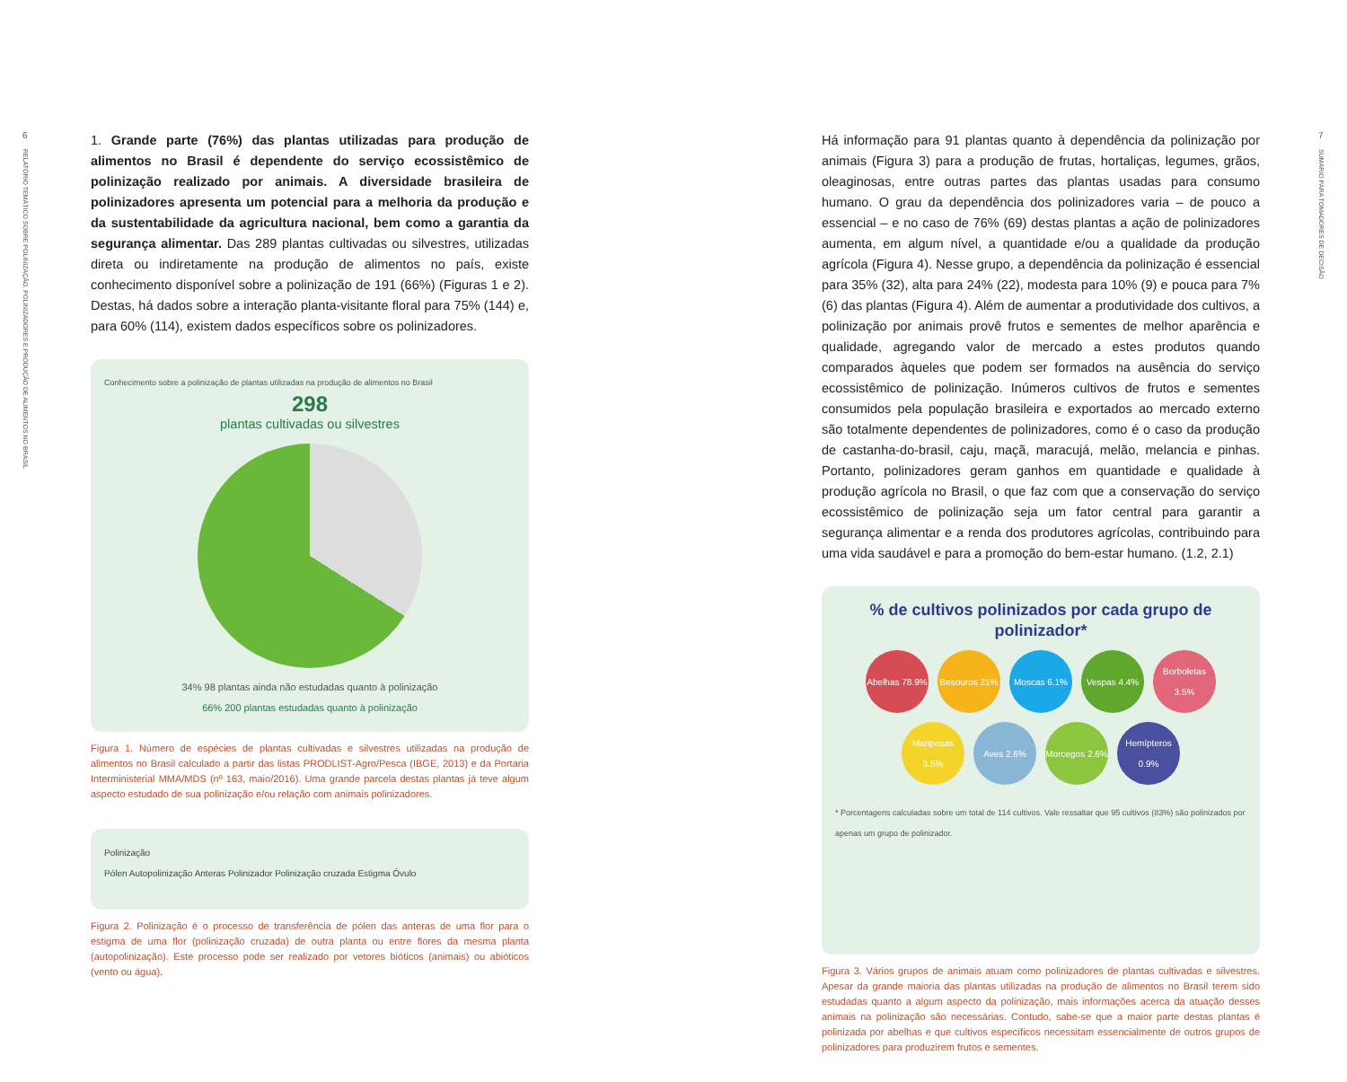6
RELATÓRIO TEMÁTICO SOBRE POLINIZAÇÃO, POLINIZADORES E PRODUÇÃO DE ALIMENTOS NO BRASIL
7
SUMÁRIO PARA TOMADORES DE DECISÃO
1. Grande parte (76%) das plantas utilizadas para produção de alimentos no Brasil é dependente do serviço ecossistêmico de polinização realizado por animais. A diversidade brasileira de polinizadores apresenta um potencial para a melhoria da produção e da sustentabilidade da agricultura nacional, bem como a garantia da segurança alimentar. Das 289 plantas cultivadas ou silvestres, utilizadas direta ou indiretamente na produção de alimentos no país, existe conhecimento disponível sobre a polinização de 191 (66%) (Figuras 1 e 2). Destas, há dados sobre a interação planta-visitante floral para 75% (144) e, para 60% (114), existem dados específicos sobre os polinizadores.
Conhecimento sobre a polinização de plantas utilizadas na produção de alimentos no Brasil
298
plantas cultivadas ou silvestres
34% 98 plantas ainda não estudadas quanto à polinização
66% 200 plantas estudadas quanto à polinização
Figura 1. Número de espécies de plantas cultivadas e silvestres utilizadas na produção de alimentos no Brasil calculado a partir das listas PRODLIST-Agro/Pesca (IBGE, 2013) e da Portaria Interministerial MMA/MDS (nº 163, maio/2016). Uma grande parcela destas plantas já teve algum aspecto estudado de sua polinização e/ou relação com animais polinizadores.
Polinização
Pólen Autopolinização Anteras Polinizador Polinização cruzada Estigma Óvulo
Figura 2. Polinização é o processo de transferência de pólen das anteras de uma flor para o estigma de uma flor (polinização cruzada) de outra planta ou entre flores da mesma planta (autopolinização). Este processo pode ser realizado por vetores bióticos (animais) ou abióticos (vento ou água).
Há informação para 91 plantas quanto à dependência da polinização por animais (Figura 3) para a produção de frutas, hortaliças, legumes, grãos, oleaginosas, entre outras partes das plantas usadas para consumo humano. O grau da dependência dos polinizadores varia – de pouco a essencial – e no caso de 76% (69) destas plantas a ação de polinizadores aumenta, em algum nível, a quantidade e/ou a qualidade da produção agrícola (Figura 4). Nesse grupo, a dependência da polinização é essencial para 35% (32), alta para 24% (22), modesta para 10% (9) e pouca para 7% (6) das plantas (Figura 4). Além de aumentar a produtividade dos cultivos, a polinização por animais provê frutos e sementes de melhor aparência e qualidade, agregando valor de mercado a estes produtos quando comparados àqueles que podem ser formados na ausência do serviço ecossistêmico de polinização. Inúmeros cultivos de frutos e sementes consumidos pela população brasileira e exportados ao mercado externo são totalmente dependentes de polinizadores, como é o caso da produção de castanha-do-brasil, caju, maçã, maracujá, melão, melancia e pinhas. Portanto, polinizadores geram ganhos em quantidade e qualidade à produção agrícola no Brasil, o que faz com que a conservação do serviço ecossistêmico de polinização seja um fator central para garantir a segurança alimentar e a renda dos produtores agrícolas, contribuindo para uma vida saudável e para a promoção do bem-estar humano. (1.2, 2.1)
% de cultivos polinizados por cada grupo de polinizador*
Abelhas 78.9% Besouros 21% Moscas 6.1% Vespas 4.4% Borboletas 3.5% Mariposas 3.5% Aves 2.6% Morcegos 2.6% Hemípteros 0.9%
* Porcentagens calculadas sobre um total de 114 cultivos. Vale ressaltar que 95 cultivos (83%) são polinizados por apenas um grupo de polinizador.
Figura 3. Vários grupos de animais atuam como polinizadores de plantas cultivadas e silvestres. Apesar da grande maioria das plantas utilizadas na produção de alimentos no Brasil terem sido estudadas quanto a algum aspecto da polinização, mais informações acerca da atuação desses animais na polinização são necessárias. Contudo, sabe-se que a maior parte destas plantas é polinizada por abelhas e que cultivos específicos necessitam essencialmente de outros grupos de polinizadores para produzirem frutos e sementes.